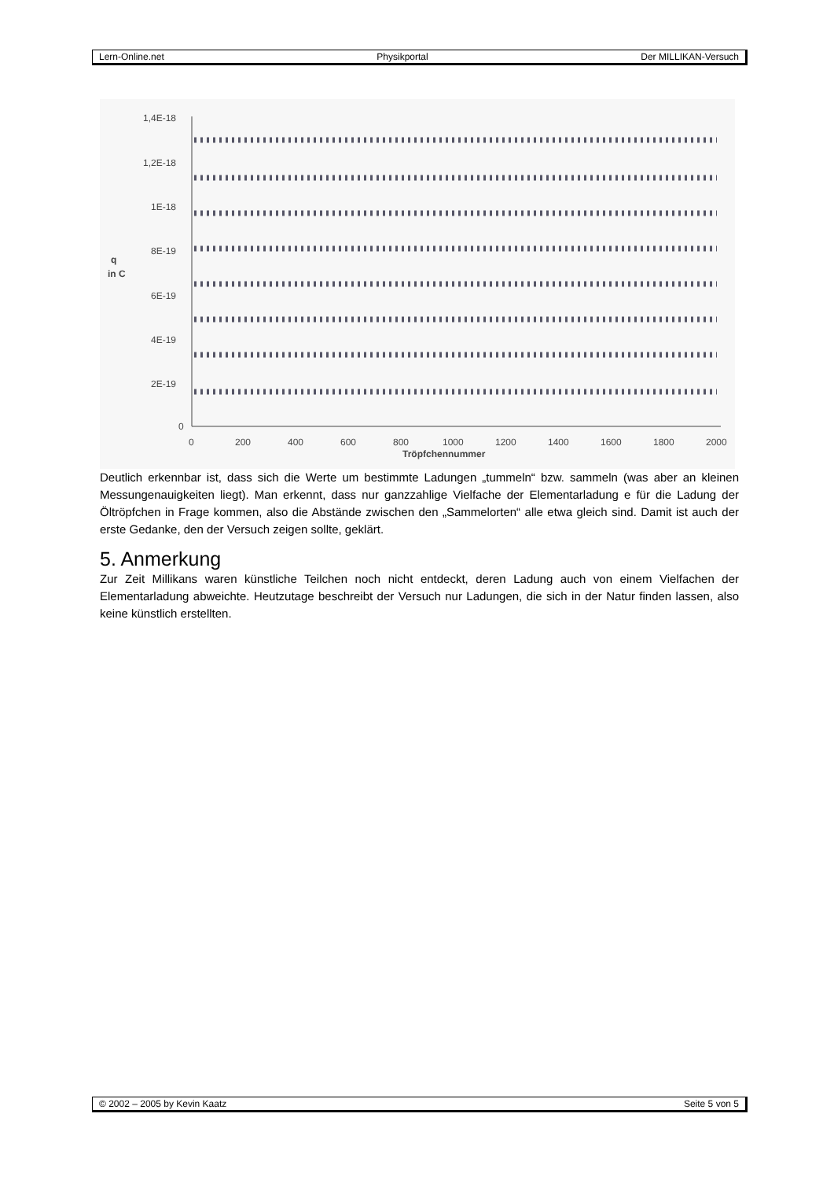Lern-Online.net Physikportal Der MILLIKAN-Versuch
1,4E-18
1,2E-18
1E-18
8E-19
6E-19
4E-19
2E-19
0
q
in C
0
200
400
600
800
1000
1200
1400
1600
1800
2000
Tröpfchennummer
Deutlich erkennbar ist, dass sich die Werte um bestimmte Ladungen „tummeln“ bzw. sammeln (was aber an kleinen Messungenauigkeiten liegt). Man erkennt, dass nur ganzzahlige Vielfache der Elementarladung e für die Ladung der Öltröpfchen in Frage kommen, also die Abstände zwischen den „Sammelorten“ alle etwa gleich sind. Damit ist auch der erste Gedanke, den der Versuch zeigen sollte, geklärt.
5. Anmerkung
Zur Zeit Millikans waren künstliche Teilchen noch nicht entdeckt, deren Ladung auch von einem Vielfachen der Elementarladung abweichte. Heutzutage beschreibt der Versuch nur Ladungen, die sich in der Natur finden lassen, also keine künstlich erstellten.
© 2002 – 2005 by Kevin Kaatz Seite 5 von 5